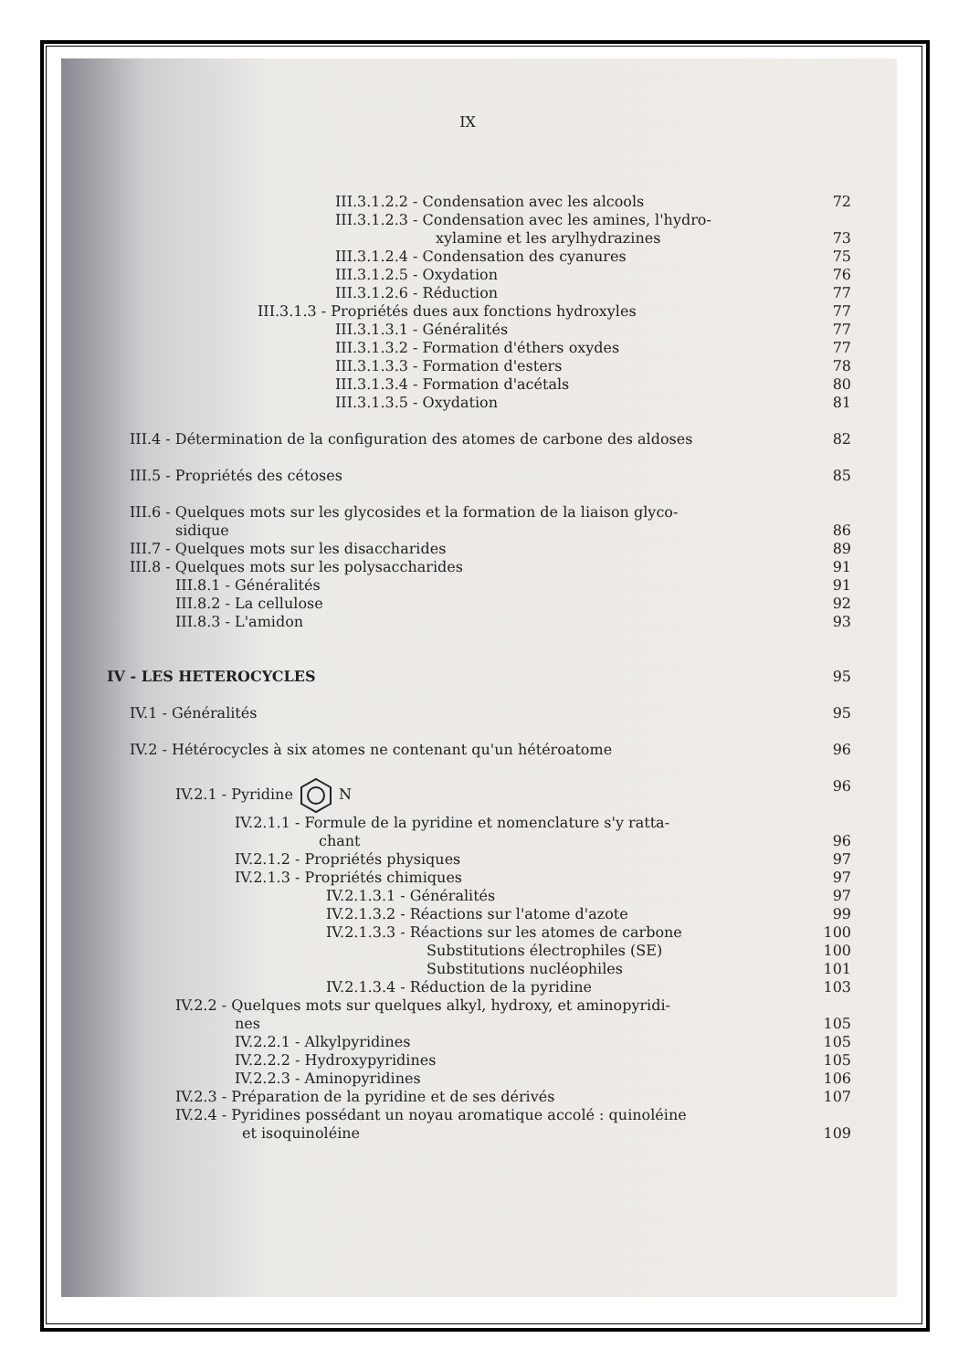IX
III.3.1.2.2 - Condensation avec les alcools 72
III.3.1.2.3 - Condensation avec les amines, l'hydro-
xylamine et les arylhydrazines 73
III.3.1.2.4 - Condensation des cyanures 75
III.3.1.2.5 - Oxydation 76
III.3.1.2.6 - Réduction 77
III.3.1.3 - Propriétés dues aux fonctions hydroxyles 77
III.3.1.3.1 - Généralités 77
III.3.1.3.2 - Formation d'éthers oxydes 77
III.3.1.3.3 - Formation d'esters 78
III.3.1.3.4 - Formation d'acétals 80
III.3.1.3.5 - Oxydation 81
III.4 - Détermination de la configuration des atomes de carbone des aldoses 82
III.5 - Propriétés des cétoses 85
III.6 - Quelques mots sur les glycosides et la formation de la liaison glyco-
sidique 86
III.7 - Quelques mots sur les disaccharides 89
III.8 - Quelques mots sur les polysaccharides 91
III.8.1 - Généralités 91
III.8.2 - La cellulose 92
III.8.3 - L'amidon 93
IV - LES HETEROCYCLES 95
IV.1 - Généralités 95
IV.2 - Hétérocycles à six atomes ne contenant qu'un hétéroatome 96
IV.2.1 - Pyridine N 96
IV.2.1.1 - Formule de la pyridine et nomenclature s'y ratta-
chant 96
IV.2.1.2 - Propriétés physiques 97
IV.2.1.3 - Propriétés chimiques 97
IV.2.1.3.1 - Généralités 97
IV.2.1.3.2 - Réactions sur l'atome d'azote 99
IV.2.1.3.3 - Réactions sur les atomes de carbone 100
Substitutions électrophiles (SE) 100
Substitutions nucléophiles 101
IV.2.1.3.4 - Réduction de la pyridine 103
IV.2.2 - Quelques mots sur quelques alkyl, hydroxy, et aminopyridi-
nes 105
IV.2.2.1 - Alkylpyridines 105
IV.2.2.2 - Hydroxypyridines 105
IV.2.2.3 - Aminopyridines 106
IV.2.3 - Préparation de la pyridine et de ses dérivés 107
IV.2.4 - Pyridines possédant un noyau aromatique accolé : quinoléine
et isoquinoléine 109